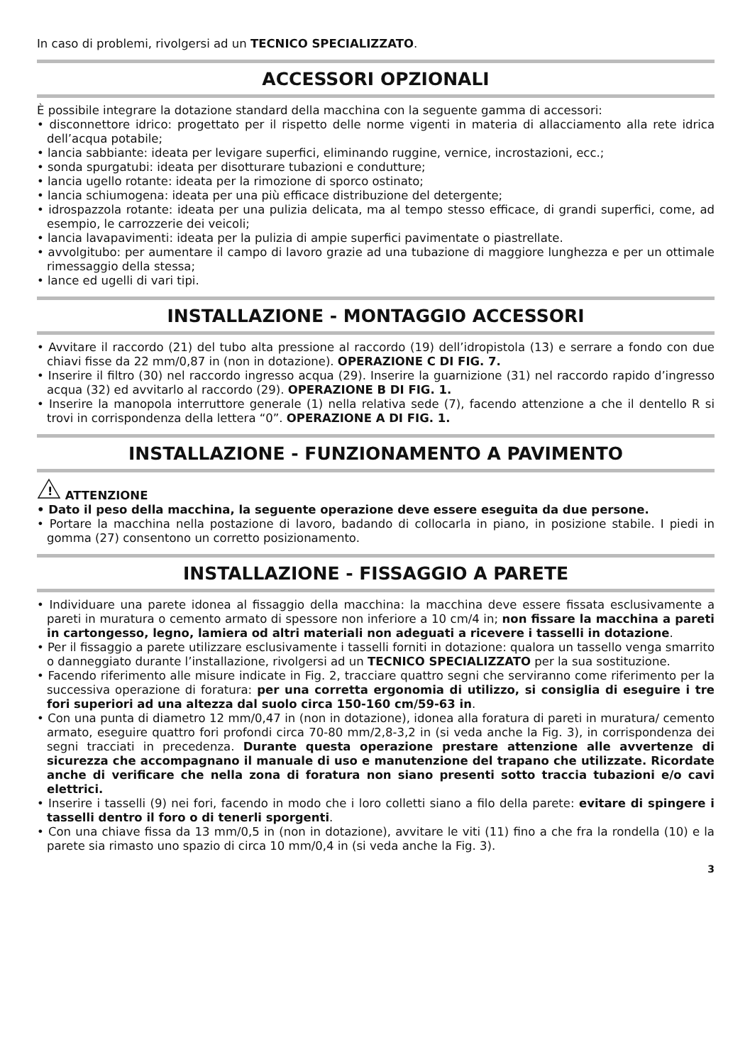In caso di problemi, rivolgersi ad un TECNICO SPECIALIZZATO.
ACCESSORI OPZIONALI
È possibile integrare la dotazione standard della macchina con la seguente gamma di accessori:
• disconnettore idrico: progettato per il rispetto delle norme vigenti in materia di allacciamento alla rete idrica dell’acqua potabile;
• lancia sabbiante: ideata per levigare superfici, eliminando ruggine, vernice, incrostazioni, ecc.;
• sonda spurgatubi: ideata per disotturare tubazioni e condutture;
• lancia ugello rotante: ideata per la rimozione di sporco ostinato;
• lancia schiumogena: ideata per una più efficace distribuzione del detergente;
• idrospazzola rotante: ideata per una pulizia delicata, ma al tempo stesso efficace, di grandi superfici, come, ad esempio, le carrozzerie dei veicoli;
• lancia lavapavimenti: ideata per la pulizia di ampie superfici pavimentate o piastrellate.
• avvolgitubo: per aumentare il campo di lavoro grazie ad una tubazione di maggiore lunghezza e per un ottimale rimessaggio della stessa;
• lance ed ugelli di vari tipi.
INSTALLAZIONE - MONTAGGIO ACCESSORI
• Avvitare il raccordo (21) del tubo alta pressione al raccordo (19) dell’idropistola (13) e serrare a fondo con due chiavi fisse da 22 mm/0,87 in (non in dotazione). OPERAZIONE C DI FIG. 7.
• Inserire il filtro (30) nel raccordo ingresso acqua (29). Inserire la guarnizione (31) nel raccordo rapido d’ingresso acqua (32) ed avvitarlo al raccordo (29). OPERAZIONE B DI FIG. 1.
• Inserire la manopola interruttore generale (1) nella relativa sede (7), facendo attenzione a che il dentello R si trovi in corrispondenza della lettera “0”. OPERAZIONE A DI FIG. 1.
INSTALLAZIONE - FUNZIONAMENTO A PAVIMENTO
!
ATTENZIONE
• Dato il peso della macchina, la seguente operazione deve essere eseguita da due persone.
• Portare la macchina nella postazione di lavoro, badando di collocarla in piano, in posizione stabile. I piedi in gomma (27) consentono un corretto posizionamento.
INSTALLAZIONE - FISSAGGIO A PARETE
• Individuare una parete idonea al fissaggio della macchina: la macchina deve essere fissata esclusivamente a pareti in muratura o cemento armato di spessore non inferiore a 10 cm/4 in; non fissare la macchina a pareti in cartongesso, legno, lamiera od altri materiali non adeguati a ricevere i tasselli in dotazione.
• Per il fissaggio a parete utilizzare esclusivamente i tasselli forniti in dotazione: qualora un tassello venga smarrito o danneggiato durante l’installazione, rivolgersi ad un TECNICO SPECIALIZZATO per la sua sostituzione.
• Facendo riferimento alle misure indicate in Fig. 2, tracciare quattro segni che serviranno come riferimento per la successiva operazione di foratura: per una corretta ergonomia di utilizzo, si consiglia di eseguire i tre fori superiori ad una altezza dal suolo circa 150-160 cm/59-63 in.
• Con una punta di diametro 12 mm/0,47 in (non in dotazione), idonea alla foratura di pareti in muratura/ cemento armato, eseguire quattro fori profondi circa 70-80 mm/2,8-3,2 in (si veda anche la Fig. 3), in corrispondenza dei segni tracciati in precedenza. Durante questa operazione prestare attenzione alle avvertenze di sicurezza che accompagnano il manuale di uso e manutenzione del trapano che utilizzate. Ricordate anche di verificare che nella zona di foratura non siano presenti sotto traccia tubazioni e/o cavi elettrici.
• Inserire i tasselli (9) nei fori, facendo in modo che i loro colletti siano a filo della parete: evitare di spingere i tasselli dentro il foro o di tenerli sporgenti.
• Con una chiave fissa da 13 mm/0,5 in (non in dotazione), avvitare le viti (11) fino a che fra la rondella (10) e la parete sia rimasto uno spazio di circa 10 mm/0,4 in (si veda anche la Fig. 3).
3